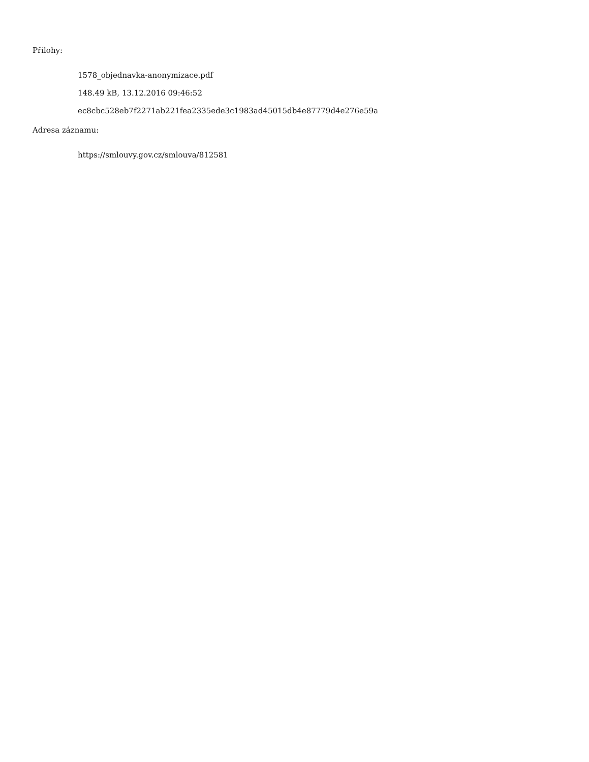Přílohy:
1578_objednavka-anonymizace.pdf
148.49 kB, 13.12.2016 09:46:52
ec8cbc528eb7f2271ab221fea2335ede3c1983ad45015db4e87779d4e276e59a
Adresa záznamu:
https://smlouvy.gov.cz/smlouva/812581